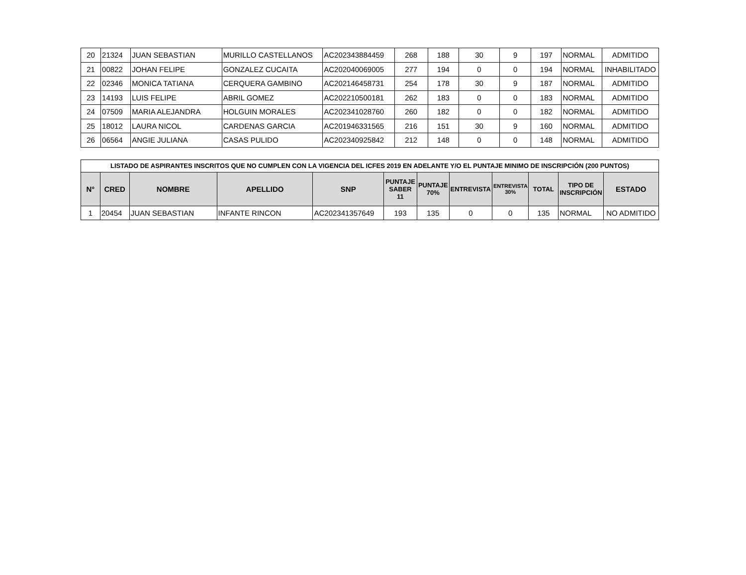| 20 | 21324 | JUAN SEBASTIAN | MURILLO CASTELLANOS | AC202343884459 | 268 | 188 | 30 | 9 | 197 | NORMAL | ADMITIDO |
| 21 | 00822 | JOHAN FELIPE | GONZALEZ CUCAITA | AC202040069005 | 277 | 194 | 0 | 0 | 194 | NORMAL | INHABILITADO |
| 22 | 02346 | MONICA TATIANA | CERQUERA GAMBINO | AC202146458731 | 254 | 178 | 30 | 9 | 187 | NORMAL | ADMITIDO |
| 23 | 14193 | LUIS FELIPE | ABRIL GOMEZ | AC202210500181 | 262 | 183 | 0 | 0 | 183 | NORMAL | ADMITIDO |
| 24 | 07509 | MARIA ALEJANDRA | HOLGUIN MORALES | AC202341028760 | 260 | 182 | 0 | 0 | 182 | NORMAL | ADMITIDO |
| 25 | 18012 | LAURA NICOL | CARDENAS GARCIA | AC201946331565 | 216 | 151 | 30 | 9 | 160 | NORMAL | ADMITIDO |
| 26 | 06564 | ANGIE JULIANA | CASAS PULIDO | AC202340925842 | 212 | 148 | 0 | 0 | 148 | NORMAL | ADMITIDO |
| LISTADO DE ASPIRANTES INSCRITOS QUE NO CUMPLEN CON LA VIGENCIA DEL ICFES 2019 EN ADELANTE Y/O EL PUNTAJE MINIMO DE INSCRIPCIÓN (200 PUNTOS) | | | | | | | | | | | |
| --- | --- | --- | --- | --- | --- | --- | --- | --- | --- | --- | --- |
| N° | CRED | NOMBRE | APELLIDO | SNP | PUNTAJE SABER 11 | PUNTAJE 70% | ENTREVISTA | ENTREVISTA 30% | TOTAL | TIPO DE INSCRIPCIÓN | ESTADO |
| 1 | 20454 | JUAN SEBASTIAN | INFANTE RINCON | AC202341357649 | 193 | 135 | 0 | 0 | 135 | NORMAL | NO ADMITIDO |